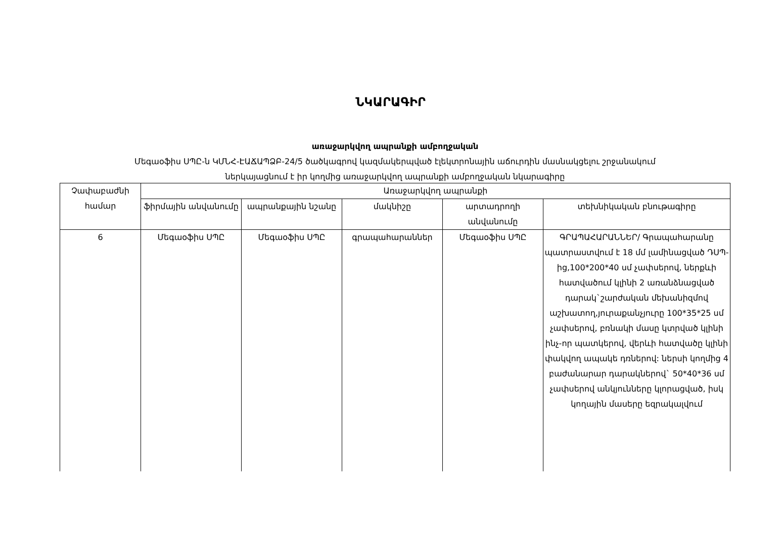ՆԿԱՐԱԳԻՐ
առաջարկվող ապրանքի ամբողջական
Մեգաօֆիս ՍՊԸ-ն ԿՄՆՀ-ԷԱՃԱՊՁԲ-24/5 ծածկագրով կազմակերպված էլեկտրոնային աճուրդին մասնակցելու շրջանակում
ներկայացնում է իր կողմից առաջարկվող ապրանքի ամբողջական նկարագիրը
| Չափաբաժնի համար | Առաջարկվող ապրանքի | | | | |
| --- | --- | --- | --- | --- | --- |
| | ֆիրմային անվանումը | ապրանքային նշանը | մակնիշը | արտադրողի անվանումը | տեխնիկական բնութագիրը |
| 6 | Մեգաօֆիս ՍՊԸ | Մեգաօֆիս ՍՊԸ | գրապահարաններ | Մեգաօֆիս ՍՊԸ | ԳՐԱՊԱՀԱՐԱՆՆԵՐ/ Գրապահարանը պատրաստվում է 18 մմ լամինացված ԴՍՊ-ից,100*200*40 սմ չափսերով, ներքևի հատվածում կլինի 2 առանձնացված դարակ`շարժական մեխանիզմով աշխատող,յուրաքանչյուրը 100*35*25 սմ չափսերով, բռնակի մասը կտրված կլինի ինչ-որ պատկերով, վերևի հատվածը կլինի փակվող ապակե դռներով: ներսի կողմից 4 բաժանարար դարակներով` 50*40*36 սմ չափսերով անկյունները կլորացված, իսկ կողային մասերը եզրակալվում |